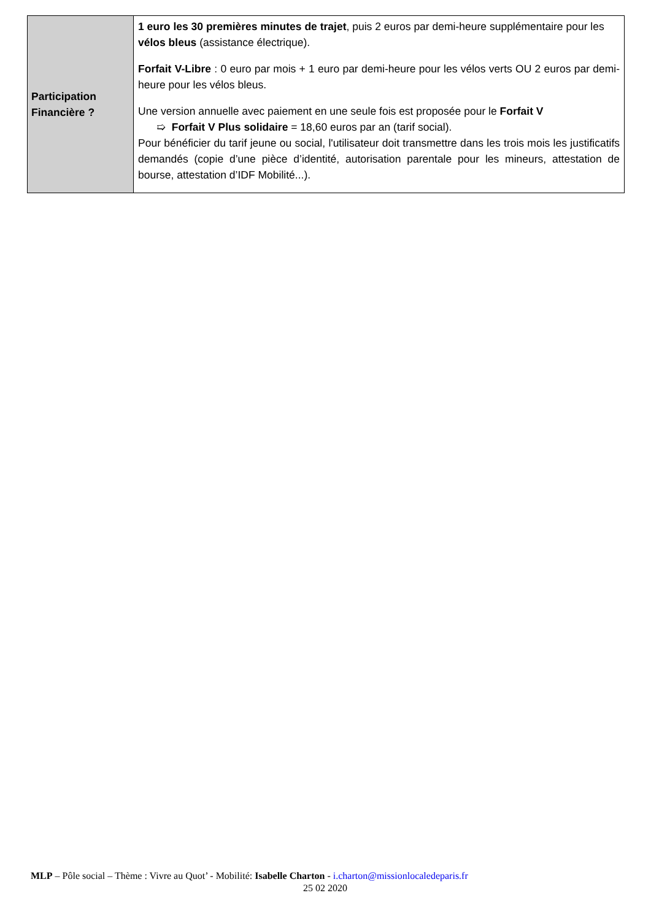| Participation Financière ? | 1 euro les 30 premières minutes de trajet , puis 2 euros par demi-heure supplémentaire pour les vélos bleus (assistance électrique). Forfait V-Libre : 0 euro par mois + 1 euro par demi-heure pour les vélos verts OU 2 euros par demi-heure pour les vélos bleus. Une version annuelle avec paiement en une seule fois est proposée pour le Forfait V ➯ Forfait V Plus solidaire = 18,60 euros par an (tarif social). Pour bénéficier du tarif jeune ou social, l'utilisateur doit transmettre dans les trois mois les justificatifs demandés (copie d’une pièce d’identité, autorisation parentale pour les mineurs, attestation de bourse, attestation d’IDF Mobilité...). |
MLP – Pôle social – Thème : Vivre au Quot’ - Mobilité: Isabelle Charton - i.charton@missionlocaledeparis.fr
25 02 2020